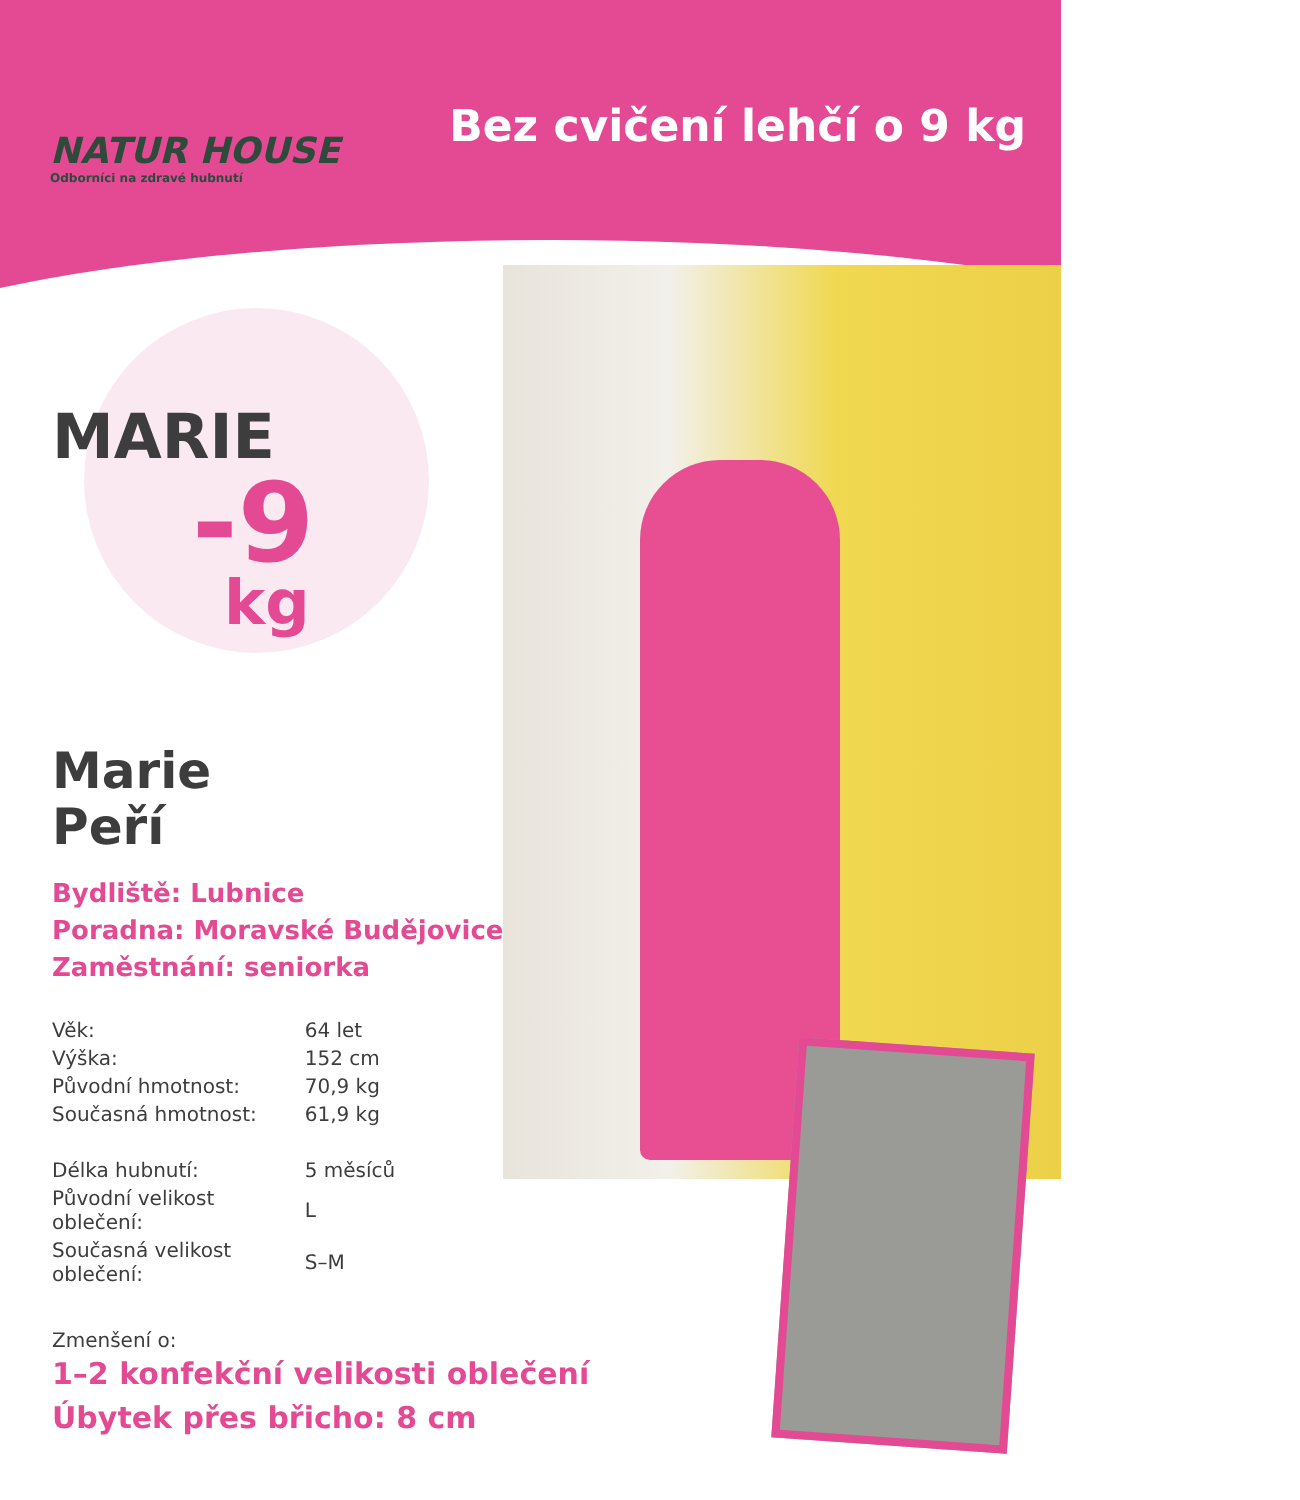NATUR HOUSE
Odborníci na zdravé hubnutí
Bez cvičení lehčí o 9 kg
MARIE
-9
kg
Marie
Peří
Bydliště: Lubnice
Poradna: Moravské Budějovice
Zaměstnání: seniorka
| Věk: | 64 let |
| Výška: | 152 cm |
| Původní hmotnost: | 70,9 kg |
| Současná hmotnost: | 61,9 kg |
| Délka hubnutí: | 5 měsíců |
| Původní velikost oblečení: | L |
| Současná velikost oblečení: | S–M |
Zmenšení o:
1–2 konfekční velikosti oblečení
Úbytek přes břicho: 8 cm